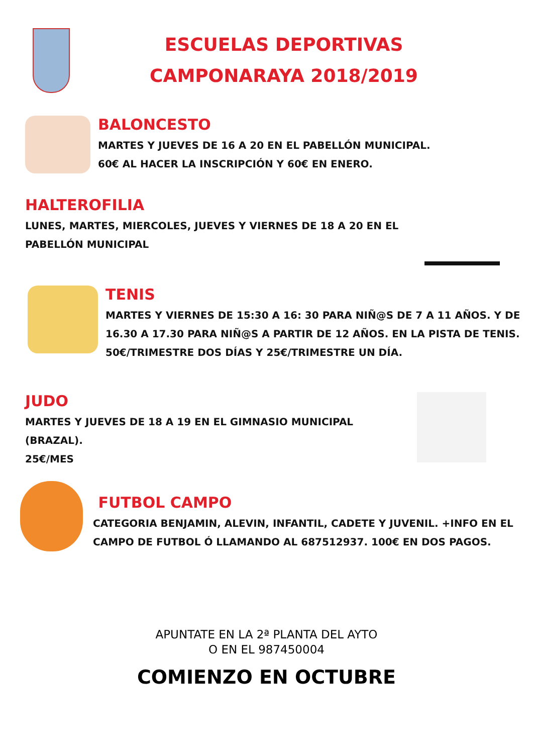ESCUELAS DEPORTIVAS
CAMPONARAYA 2018/2019
BALONCESTO
MARTES Y JUEVES DE 16 A 20 EN EL PABELLÓN MUNICIPAL.
60€ AL HACER LA INSCRIPCIÓN Y 60€ EN ENERO.
HALTEROFILIA
LUNES, MARTES, MIERCOLES, JUEVES Y VIERNES DE 18 A 20 EN EL PABELLÓN MUNICIPAL
TENIS
MARTES Y VIERNES DE 15:30 A 16: 30 PARA NIÑ@S DE 7 A 11 AÑOS. Y DE 16.30 A 17.30 PARA NIÑ@S A PARTIR DE 12 AÑOS. EN LA PISTA DE TENIS.
50€/TRIMESTRE DOS DÍAS Y 25€/TRIMESTRE UN DÍA.
JUDO
MARTES Y JUEVES DE 18 A 19 EN EL GIMNASIO MUNICIPAL (BRAZAL).
25€/MES
FUTBOL CAMPO
CATEGORIA BENJAMIN, ALEVIN, INFANTIL, CADETE Y JUVENIL. +INFO EN EL CAMPO DE FUTBOL Ó LLAMANDO AL 687512937. 100€ EN DOS PAGOS.
APUNTATE EN LA 2ª PLANTA DEL AYTO
O EN EL 987450004
COMIENZO EN OCTUBRE